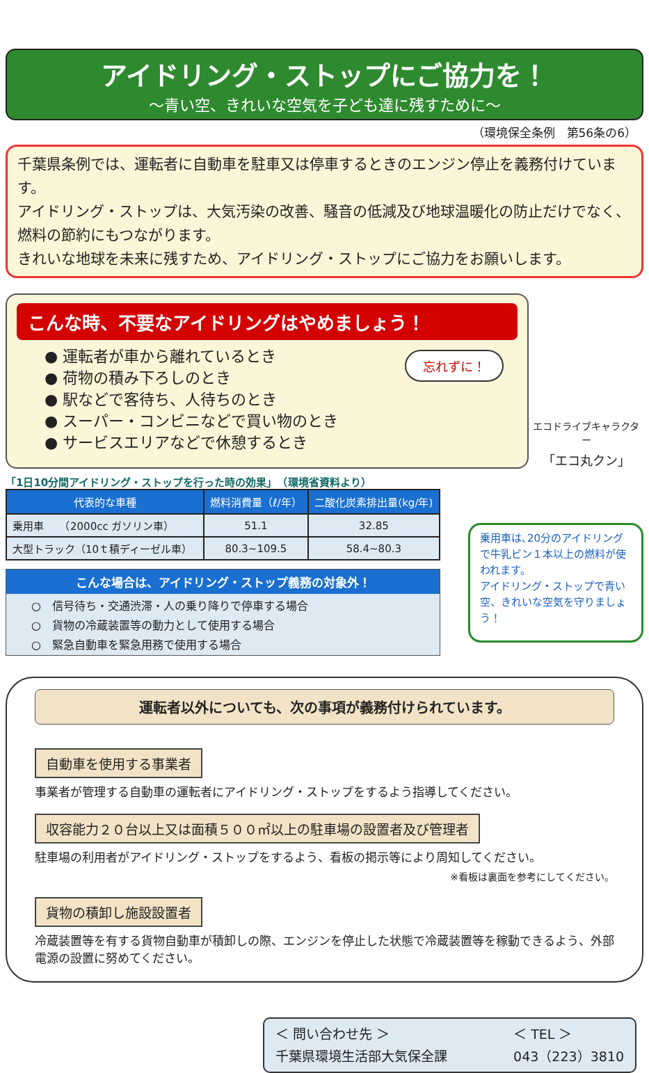アイドリング・ストップにご協力を！
～青い空、きれいな空気を子ども達に残すために～
（環境保全条例　第56条の6）
千葉県条例では、運転者に自動車を駐車又は停車するときのエンジン停止を義務付けています。
アイドリング・ストップは、大気汚染の改善、騒音の低減及び地球温暖化の防止だけでなく、燃料の節約にもつながります。
きれいな地球を未来に残すため、アイドリング・ストップにご協力をお願いします。
こんな時、不要なアイドリングはやめましょう！
忘れずに！
● 運転者が車から離れているとき
● 荷物の積み下ろしのとき
● 駅などで客待ち、人待ちのとき
● スーパー・コンビニなどで買い物のとき
● サービスエリアなどで休憩するとき
エコドライブキャラクター
「エコ丸クン」
「1日10分間アイドリング・ストップを行った時の効果」　（環境省資料より）
| 代表的な車種 | 燃料消費量（ℓ/年） | 二酸化炭素排出量(kg/年) |
| --- | --- | --- |
| 乗用車 （2000cc ガソリン車） | 51.1 | 32.85 |
| 大型トラック（10ｔ積ディーゼル車） | 80.3~109.5 | 58.4~80.3 |
こんな場合は、アイドリング・ストップ義務の対象外！
○　信号待ち・交通渋滞・人の乗り降りで停車する場合
○　貨物の冷蔵装置等の動力として使用する場合
○　緊急自動車を緊急用務で使用する場合
乗用車は､20分のアイドリングで牛乳ビン１本以上の燃料が使われます。
アイドリング・ストップで青い空、きれいな空気を守りましょう！
運転者以外についても、次の事項が義務付けられています。
自動車を使用する事業者
事業者が管理する自動車の運転者にアイドリング・ストップをするよう指導してください。
収容能力２０台以上又は面積５００㎡以上の駐車場の設置者及び管理者
駐車場の利用者がアイドリング・ストップをするよう、看板の掲示等により周知してください。
※看板は裏面を参考にしてください。
貨物の積卸し施設設置者
冷蔵装置等を有する貨物自動車が積卸しの際、エンジンを停止した状態で冷蔵装置等を稼動できるよう、外部電源の設置に努めてください。
＜ 問い合わせ先 ＞
千葉県環境生活部大気保全課
＜ TEL ＞
043（223）3810